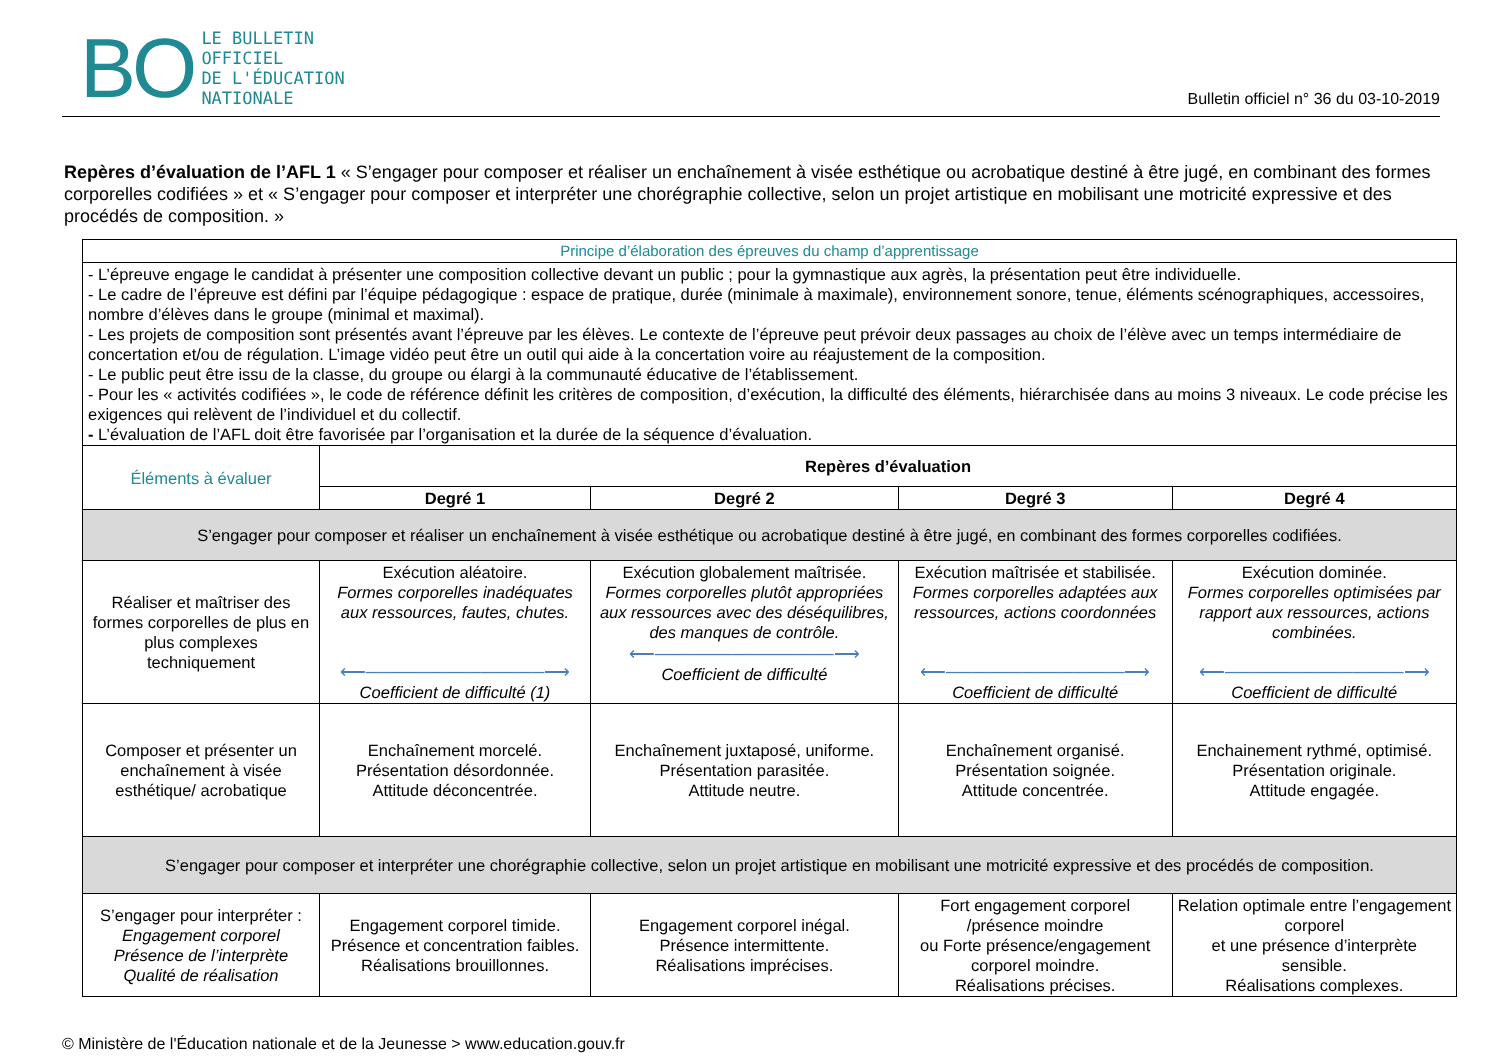BO
LE BULLETIN
OFFICIEL
DE L'ÉDUCATION
NATIONALE
Bulletin officiel n° 36 du 03-10-2019
Repères d’évaluation de l’AFL 1 « S’engager pour composer et réaliser un enchaînement à visée esthétique ou acrobatique destiné à être jugé, en combinant des formes corporelles codifiées » et « S’engager pour composer et interpréter une chorégraphie collective, selon un projet artistique en mobilisant une motricité expressive et des procédés de composition. »
| Principe d’élaboration des épreuves du champ d’apprentissage | | | | |
| - L’épreuve engage le candidat à présenter une composition collective devant un public ; pour la gymnastique aux agrès, la présentation peut être individuelle. - Le cadre de l’épreuve est défini par l’équipe pédagogique : espace de pratique, durée (minimale à maximale), environnement sonore, tenue, éléments scénographiques, accessoires, nombre d’élèves dans le groupe (minimal et maximal). - Les projets de composition sont présentés avant l’épreuve par les élèves. Le contexte de l’épreuve peut prévoir deux passages au choix de l’élève avec un temps intermédiaire de concertation et/ou de régulation. L’image vidéo peut être un outil qui aide à la concertation voire au réajustement de la composition. - Le public peut être issu de la classe, du groupe ou élargi à la communauté éducative de l’établissement. - Pour les « activités codifiées », le code de référence définit les critères de composition, d’exécution, la difficulté des éléments, hiérarchisée dans au moins 3 niveaux. Le code précise les exigences qui relèvent de l’individuel et du collectif. - L’évaluation de l’AFL doit être favorisée par l’organisation et la durée de la séquence d’évaluation. | | | | |
| Éléments à évaluer | Repères d’évaluation | | | |
| | Degré 1 | Degré 2 | Degré 3 | Degré 4 |
| S’engager pour composer et réaliser un enchaînement à visée esthétique ou acrobatique destiné à être jugé, en combinant des formes corporelles codifiées. | | | | |
| Réaliser et maîtriser des formes corporelles de plus en plus complexes techniquement | Exécution aléatoire. Formes corporelles inadéquates aux ressources, fautes, chutes. ⟵──────────────⟶ Coefficient de difficulté (1) | Exécution globalement maîtrisée. Formes corporelles plutôt appropriées aux ressources avec des déséquilibres, des manques de contrôle. ⟵──────────────⟶ Coefficient de difficulté | Exécution maîtrisée et stabilisée. Formes corporelles adaptées aux ressources, actions coordonnées ⟵──────────────⟶ Coefficient de difficulté | Exécution dominée. Formes corporelles optimisées par rapport aux ressources, actions combinées. ⟵──────────────⟶ Coefficient de difficulté |
| Composer et présenter un enchaînement à visée esthétique/ acrobatique | Enchaînement morcelé. Présentation désordonnée. Attitude déconcentrée. | Enchaînement juxtaposé, uniforme. Présentation parasitée. Attitude neutre. | Enchaînement organisé. Présentation soignée. Attitude concentrée. | Enchainement rythmé, optimisé. Présentation originale. Attitude engagée. |
| S’engager pour composer et interpréter une chorégraphie collective, selon un projet artistique en mobilisant une motricité expressive et des procédés de composition. | | | | |
| S’engager pour interpréter : Engagement corporel Présence de l’interprète Qualité de réalisation | Engagement corporel timide. Présence et concentration faibles. Réalisations brouillonnes. | Engagement corporel inégal. Présence intermittente. Réalisations imprécises. | Fort engagement corporel /présence moindre ou Forte présence/engagement corporel moindre. Réalisations précises. | Relation optimale entre l’engagement corporel et une présence d’interprète sensible. Réalisations complexes. |
© Ministère de l'Éducation nationale et de la Jeunesse > www.education.gouv.fr